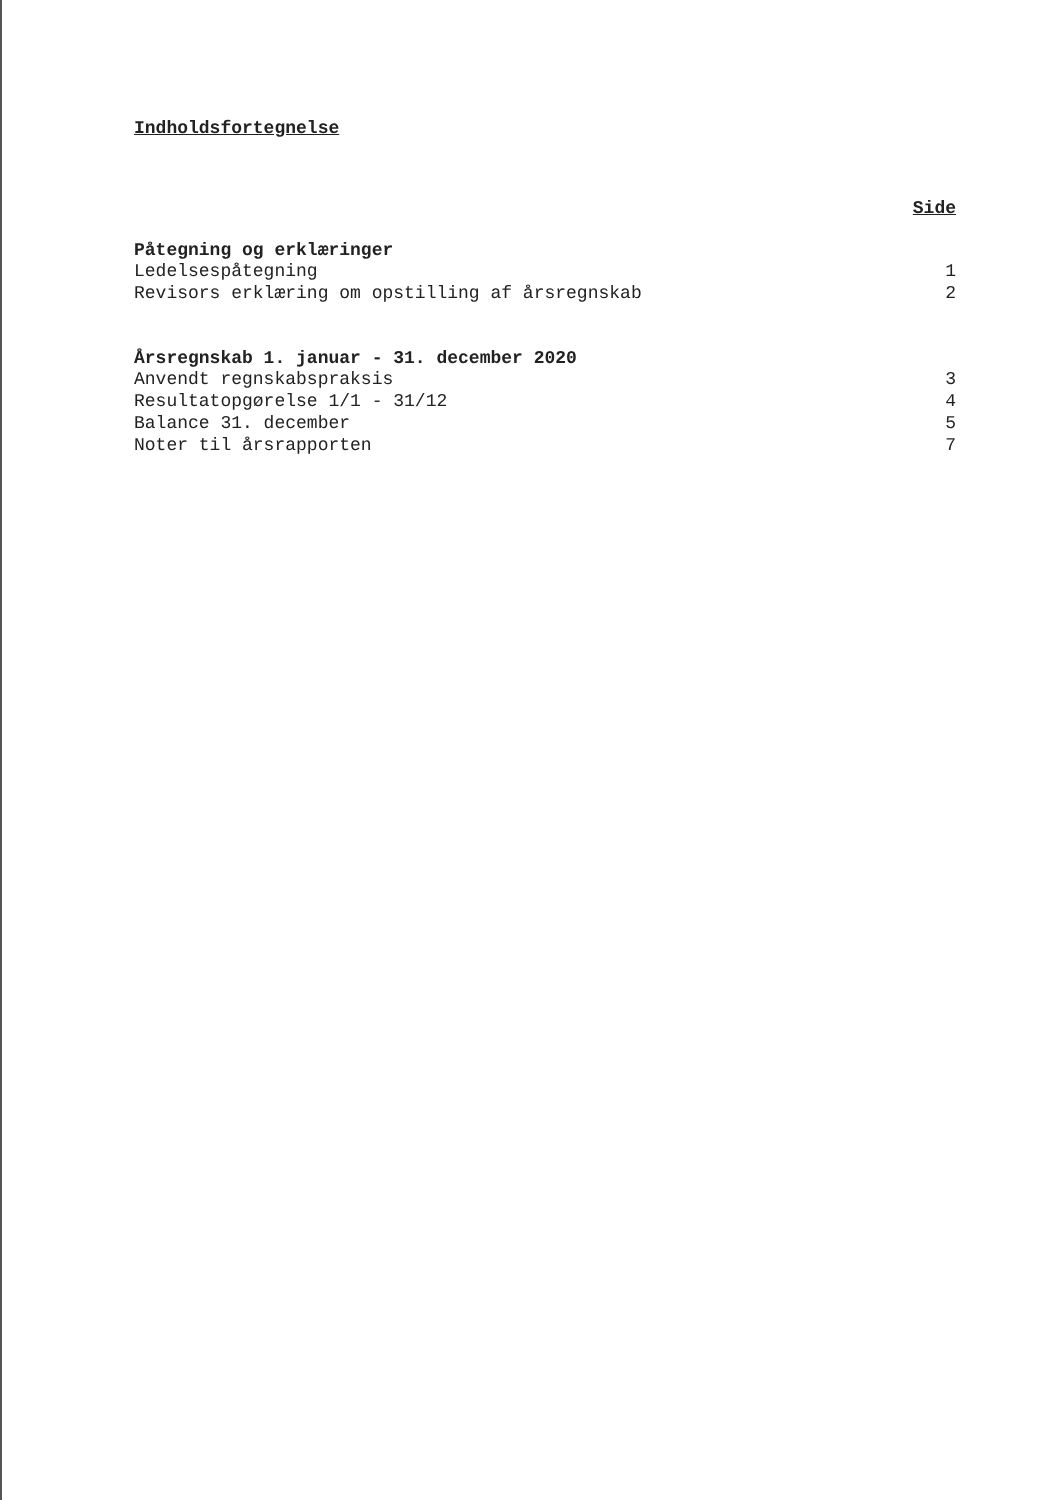Indholdsfortegnelse
Side
Påtegning og erklæringer
Ledelsespåtegning 1
Revisors erklæring om opstilling af årsregnskab 2
Årsregnskab 1. januar - 31. december 2020
Anvendt regnskabspraksis 3
Resultatopgørelse 1/1 - 31/12 4
Balance 31. december 5
Noter til årsrapporten 7